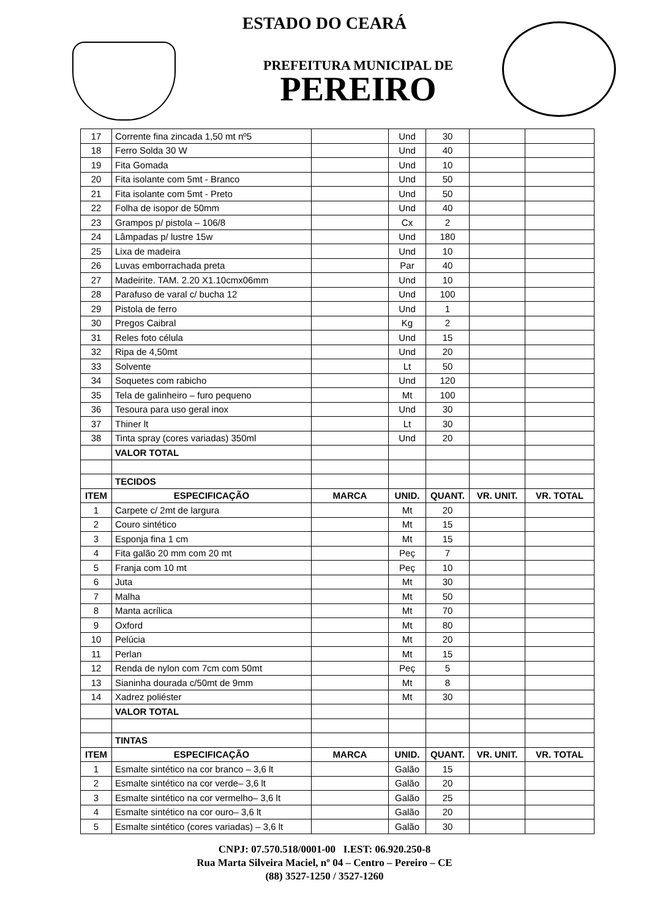ESTADO DO CEARÁ
PREFEITURA MUNICIPAL DE
PEREIRO
| 17 | Corrente fina zincada 1,50 mt nº5 | | Und | 30 | | |
| 18 | Ferro Solda 30 W | | Und | 40 | | |
| 19 | Fita Gomada | | Und | 10 | | |
| 20 | Fita isolante com 5mt - Branco | | Und | 50 | | |
| 21 | Fita isolante com 5mt - Preto | | Und | 50 | | |
| 22 | Folha de isopor de 50mm | | Und | 40 | | |
| 23 | Grampos p/ pistola – 106/8 | | Cx | 2 | | |
| 24 | Lâmpadas p/ lustre 15w | | Und | 180 | | |
| 25 | Lixa de madeira | | Und | 10 | | |
| 26 | Luvas emborrachada preta | | Par | 40 | | |
| 27 | Madeirite. TAM. 2.20 X1.10cmx06mm | | Und | 10 | | |
| 28 | Parafuso de varal c/ bucha 12 | | Und | 100 | | |
| 29 | Pistola de ferro | | Und | 1 | | |
| 30 | Pregos Caibral | | Kg | 2 | | |
| 31 | Reles foto célula | | Und | 15 | | |
| 32 | Ripa de 4,50mt | | Und | 20 | | |
| 33 | Solvente | | Lt | 50 | | |
| 34 | Soquetes com rabicho | | Und | 120 | | |
| 35 | Tela de galinheiro – furo pequeno | | Mt | 100 | | |
| 36 | Tesoura para uso geral inox | | Und | 30 | | |
| 37 | Thiner lt | | Lt | 30 | | |
| 38 | Tinta spray (cores variadas) 350ml | | Und | 20 | | |
| | VALOR TOTAL | | | | | |
| | TECIDOS | | | | | |
| ITEM | ESPECIFICAÇÃO | MARCA | UNID. | QUANT. | VR. UNIT. | VR. TOTAL |
| 1 | Carpete c/ 2mt de largura | | Mt | 20 | | |
| 2 | Couro sintético | | Mt | 15 | | |
| 3 | Esponja fina 1 cm | | Mt | 15 | | |
| 4 | Fita galão 20 mm com 20 mt | | Peç | 7 | | |
| 5 | Franja com 10 mt | | Peç | 10 | | |
| 6 | Juta | | Mt | 30 | | |
| 7 | Malha | | Mt | 50 | | |
| 8 | Manta acrílica | | Mt | 70 | | |
| 9 | Oxford | | Mt | 80 | | |
| 10 | Pelúcia | | Mt | 20 | | |
| 11 | Perlan | | Mt | 15 | | |
| 12 | Renda de nylon com 7cm com 50mt | | Peç | 5 | | |
| 13 | Sianinha dourada c/50mt de 9mm | | Mt | 8 | | |
| 14 | Xadrez poliéster | | Mt | 30 | | |
| | VALOR TOTAL | | | | | |
| | TINTAS | | | | | |
| ITEM | ESPECIFICAÇÃO | MARCA | UNID. | QUANT. | VR. UNIT. | VR. TOTAL |
| 1 | Esmalte sintético na cor branco – 3,6 lt | | Galão | 15 | | |
| 2 | Esmalte sintético na cor verde– 3,6 lt | | Galão | 20 | | |
| 3 | Esmalte sintético na cor vermelho– 3,6 lt | | Galão | 25 | | |
| 4 | Esmalte sintético na cor ouro– 3,6 lt | | Galão | 20 | | |
| 5 | Esmalte sintético (cores variadas) – 3,6 lt | | Galão | 30 | | |
CNPJ: 07.570.518/0001-00 I.EST: 06.920.250-8
Rua Marta Silveira Maciel, nº 04 – Centro – Pereiro – CE
(88) 3527-1250 / 3527-1260